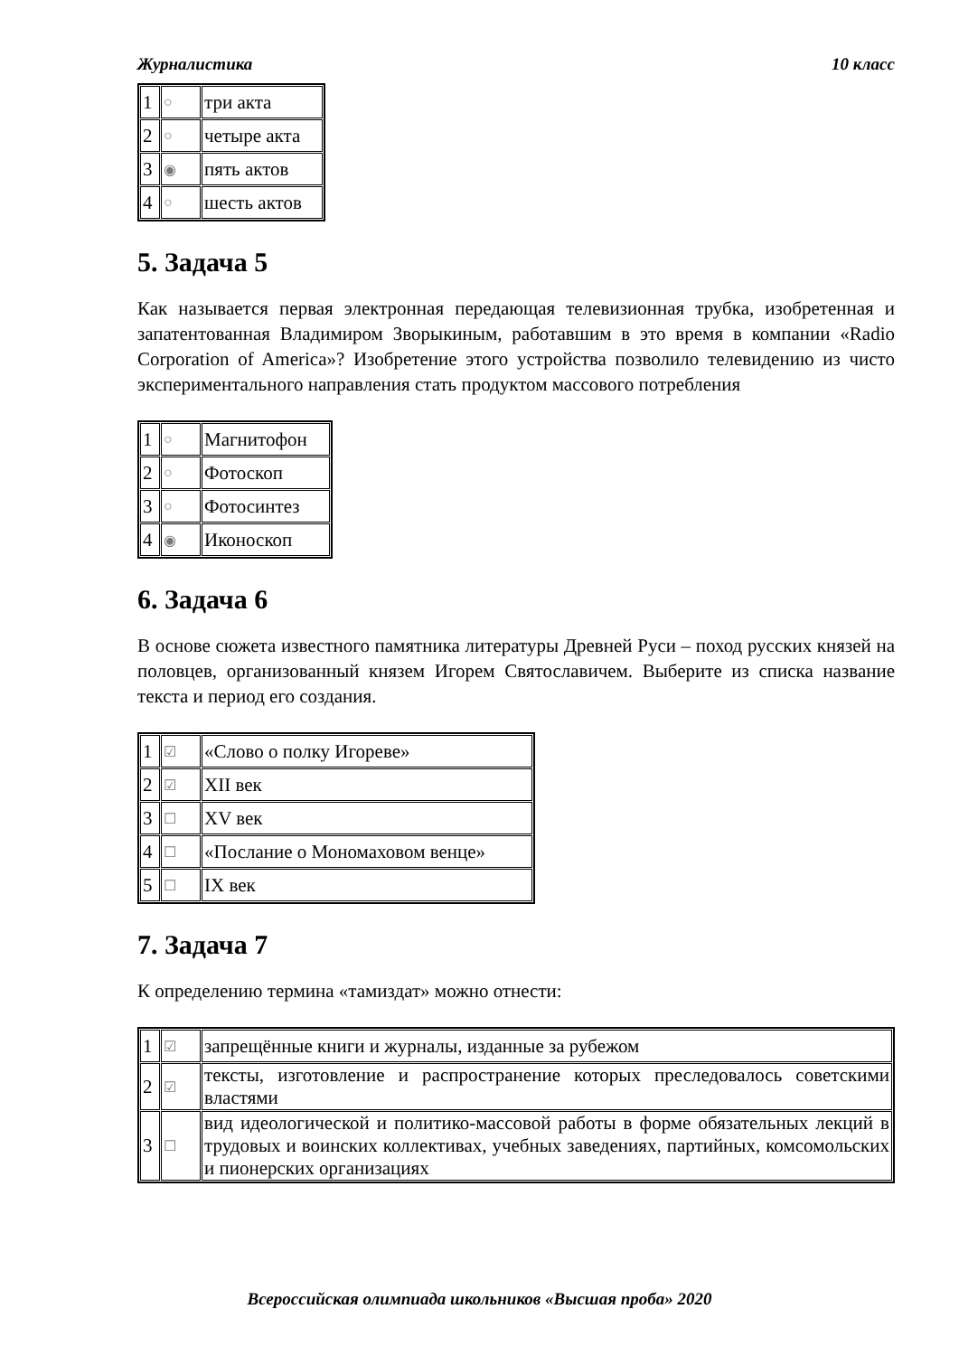Журналистика 10 класс
| 1 | ○ | три акта |
| 2 | ○ | четыре акта |
| 3 | ◉ | пять актов |
| 4 | ○ | шесть актов |
5. Задача 5
Как называется первая электронная передающая телевизионная трубка, изобретенная и запатентованная Владимиром Зворыкиным, работавшим в это время в компании «Radio Corporation of America»? Изобретение этого устройства позволило телевидению из чисто экспериментального направления стать продуктом массового потребления
| 1 | ○ | Магнитофон |
| 2 | ○ | Фотоскоп |
| 3 | ○ | Фотосинтез |
| 4 | ◉ | Иконоскоп |
6. Задача 6
В основе сюжета известного памятника литературы Древней Руси – поход русских князей на половцев, организованный князем Игорем Святославичем. Выберите из списка название текста и период его создания.
| 1 | ☑ | «Слово о полку Игореве» |
| 2 | ☑ | XII век |
| 3 | ☐ | XV век |
| 4 | ☐ | «Послание о Мономаховом венце» |
| 5 | ☐ | IX век |
7. Задача 7
К определению термина «тамиздат» можно отнести:
| 1 | ☑ | запрещённые книги и журналы, изданные за рубежом |
| 2 | ☑ | тексты, изготовление и распространение которых преследовалось советскими властями |
| 3 | ☐ | вид идеологической и политико-массовой работы в форме обязательных лекций в трудовых и воинских коллективах, учебных заведениях, партийных, комсомольских и пионерских организациях |
Всероссийская олимпиада школьников «Высшая проба» 2020